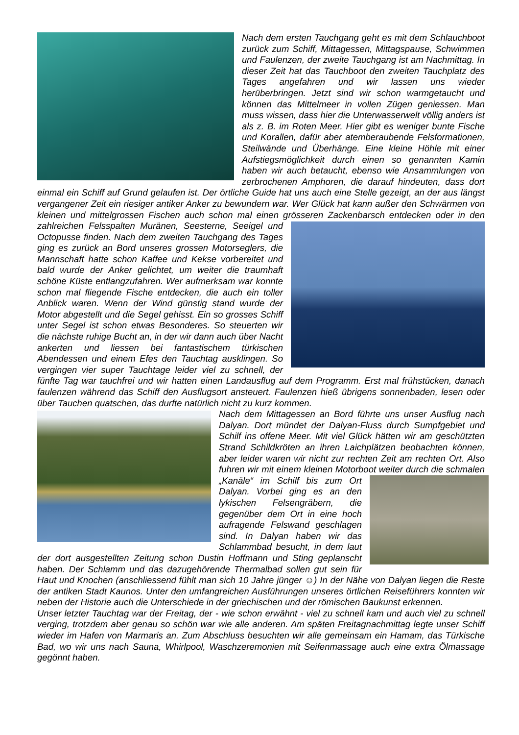Nach dem ersten Tauchgang geht es mit dem Schlauchboot zurück zum Schiff, Mittagessen, Mittagspause, Schwimmen und Faulenzen, der zweite Tauchgang ist am Nachmittag. In dieser Zeit hat das Tauchboot den zweiten Tauchplatz des Tages angefahren und wir lassen uns wieder herüberbringen. Jetzt sind wir schon warmgetaucht und können das Mittelmeer in vollen Zügen geniessen. Man muss wissen, dass hier die Unterwasserwelt völlig anders ist als z. B. im Roten Meer. Hier gibt es weniger bunte Fische und Korallen, dafür aber atemberaubende Felsformationen, Steilwände und Überhänge. Eine kleine Höhle mit einer Aufstiegsmöglichkeit durch einen so genannten Kamin haben wir auch betaucht, ebenso wie Ansammlungen von zerbrochenen Amphoren, die darauf hindeuten, dass dort einmal ein Schiff auf Grund gelaufen ist. Der örtliche Guide hat uns auch eine Stelle gezeigt, an der aus längst vergangener Zeit ein riesiger antiker Anker zu bewundern war. Wer Glück hat kann außer den Schwärmen von kleinen und mittelgrossen Fischen auch schon mal einen grösseren Zackenbarsch entdecken oder in den zahlreichen Felsspalten Muränen, Seesterne, Seeigel und Octopusse finden. Nach dem zweiten Tauchgang des Tages ging es zurück an Bord unseres grossen Motorseglers, die Mannschaft hatte schon Kaffee und Kekse vorbereitet und bald wurde der Anker gelichtet, um weiter die traumhaft schöne Küste entlangzufahren. Wer aufmerksam war konnte schon mal fliegende Fische entdecken, die auch ein toller Anblick waren. Wenn der Wind günstig stand wurde der Motor abgestellt und die Segel gehisst. Ein so grosses Schiff unter Segel ist schon etwas Besonderes. So steuerten wir die nächste ruhige Bucht an, in der wir dann auch über Nacht ankerten und liessen bei fantastischem türkischen Abendessen und einem Efes den Tauchtag ausklingen. So vergingen vier super Tauchtage leider viel zu schnell, der fünfte Tag war tauchfrei und wir hatten einen Landausflug auf dem Programm. Erst mal frühstücken, danach faulenzen während das Schiff den Ausflugsort ansteuert. Faulenzen hieß übrigens sonnenbaden, lesen oder über Tauchen quatschen, das durfte natürlich nicht zu kurz kommen.
Nach dem Mittagessen an Bord führte uns unser Ausflug nach Dalyan. Dort mündet der Dalyan-Fluss durch Sumpfgebiet und Schilf ins offene Meer. Mit viel Glück hätten wir am geschützten Strand Schildkröten an ihren Laichplätzen beobachten können, aber leider waren wir nicht zur rechten Zeit am rechten Ort. Also fuhren wir mit einem kleinen Motorboot weiter durch die schmalen „Kanäle“ im Schilf bis zum Ort Dalyan. Vorbei ging es an den lykischen Felsengräbern, die gegenüber dem Ort in eine hoch aufragende Felswand geschlagen sind. In Dalyan haben wir das Schlammbad besucht, in dem laut der dort ausgestellten Zeitung schon Dustin Hoffmann und Sting geplanscht haben. Der Schlamm und das dazugehörende Thermalbad sollen gut sein für Haut und Knochen (anschliessend fühlt man sich 10 Jahre jünger ☺) In der Nähe von Dalyan liegen die Reste der antiken Stadt Kaunos. Unter den umfangreichen Ausführungen unseres örtlichen Reiseführers konnten wir neben der Historie auch die Unterschiede in der griechischen und der römischen Baukunst erkennen.
Unser letzter Tauchtag war der Freitag, der - wie schon erwähnt - viel zu schnell kam und auch viel zu schnell verging, trotzdem aber genau so schön war wie alle anderen. Am späten Freitagnachmittag legte unser Schiff wieder im Hafen von Marmaris an. Zum Abschluss besuchten wir alle gemeinsam ein Hamam, das Türkische Bad, wo wir uns nach Sauna, Whirlpool, Waschzeremonien mit Seifenmassage auch eine extra Ölmassage gegönnt haben.